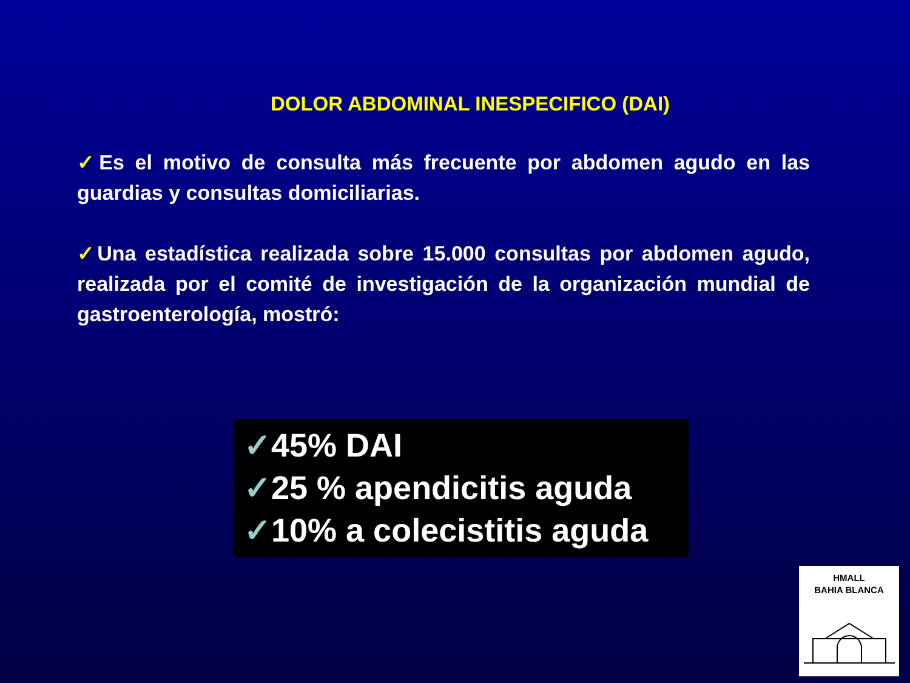DOLOR ABDOMINAL INESPECIFICO (DAI)
✓Es el motivo de consulta más frecuente por abdomen agudo en las guardias y consultas domiciliarias.
✓Una estadística realizada sobre 15.000 consultas por abdomen agudo, realizada por el comité de investigación de la organización mundial de gastroenterología, mostró:
✓45% DAI
✓25 % apendicitis aguda
✓10% a colecistitis aguda
HMALL
BAHIA BLANCA